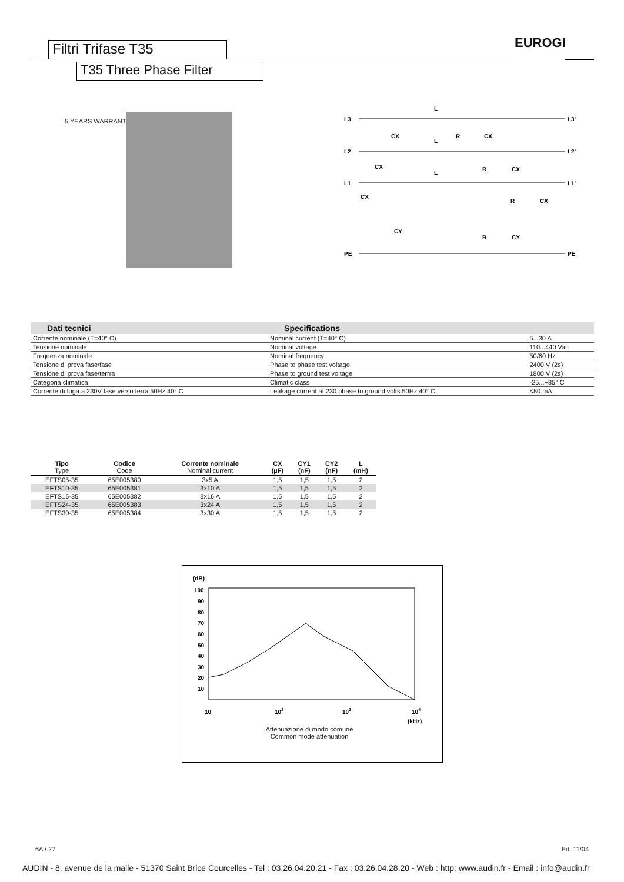Filtri Trifase T35
T35 Three Phase Filter
EUROGI
5 YEARS WARRANTY
L3
L2
L1
PE
L3'
L2'
L1'
PE
CX
CX
CX
CY
L
L
L
R
CX
R
CX
R
CX
R
CY
| Dati tecnici | Specifications | |
| --- | --- | --- |
| Corrente nominale (T=40° C) | Nominal current (T=40° C) | 5...30 A |
| Tensione nominale | Nominal voltage | 110...440 Vac |
| Frequenza nominale | Nominal frequency | 50/60 Hz |
| Tensione di prova fase/fase | Phase to phase test voltage | 2400 V (2s) |
| Tensione di prova fase/terrra | Phase to ground test voltage | 1800 V (2s) |
| Categoria climatica | Climatic class | -25...+85° C |
| Corrente di fuga a 230V fase verso terra 50Hz 40° C | Leakage current at 230 phase to ground volts 50Hz 40° C | <80 mA |
| Tipo Type | Codice Code | Corrente nominale Nominal current | CX (µF) | CY1 (nF) | CY2 (nF) | L (mH) |
| --- | --- | --- | --- | --- | --- | --- |
| EFTS05-35 | 65E005380 | 3x5 A | 1,5 | 1,5 | 1,5 | 2 |
| EFTS10-35 | 65E005381 | 3x10 A | 1,5 | 1,5 | 1,5 | 2 |
| EFTS16-35 | 65E005382 | 3x16 A | 1,5 | 1,5 | 1,5 | 2 |
| EFTS24-35 | 65E005383 | 3x24 A | 1,5 | 1,5 | 1,5 | 2 |
| EFTS30-35 | 65E005384 | 3x30 A | 1,5 | 1,5 | 1,5 | 2 |
(dB)
100
90
80
70
60
50
40
30
20
10
10
102
103
104
(kHz)
Attenuazione di modo comune
Common mode attenuation
6A / 27 Ed. 11/04
AUDIN - 8, avenue de la malle - 51370 Saint Brice Courcelles - Tel : 03.26.04.20.21 - Fax : 03.26.04.28.20 - Web : http: www.audin.fr - Email : info@audin.fr